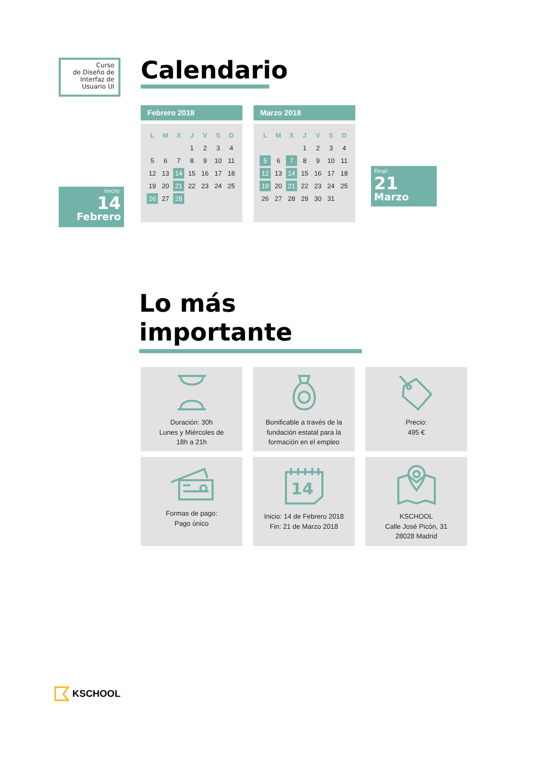Curso
de Diseño de
Interfaz de
Usuario UI
Inicio:
14
Febrero
Calendario
Febrero 2018
| L | M | X | J | V | S | D |
| --- | --- | --- | --- | --- | --- | --- |
| | | | 1 | 2 | 3 | 4 |
| 5 | 6 | 7 | 8 | 9 | 10 | 11 |
| 12 | 13 | 14 | 15 | 16 | 17 | 18 |
| 19 | 20 | 21 | 22 | 23 | 24 | 25 |
| 26 | 27 | 28 | | | | |
Marzo 2018
| L | M | X | J | V | S | D |
| --- | --- | --- | --- | --- | --- | --- |
| | | | 1 | 2 | 3 | 4 |
| 5 | 6 | 7 | 8 | 9 | 10 | 11 |
| 12 | 13 | 14 | 15 | 16 | 17 | 18 |
| 19 | 20 | 21 | 22 | 23 | 24 | 25 |
| 26 | 27 | 28 | 29 | 30 | 31 | |
Final:
21
Marzo
Lo más importante
Duración: 30h
Lunes y Miércoles de
18h a 21h
Bonificable a través de la
fundación estatal para la
formación en el empleo
Precio:
495 €
Formas de pago:
Pago único
14
Inicio: 14 de Febrero 2018
Fin: 21 de Marzo 2018
KSCHOOL
Calle José Picón, 31
28028 Madrid
KSCHOOL